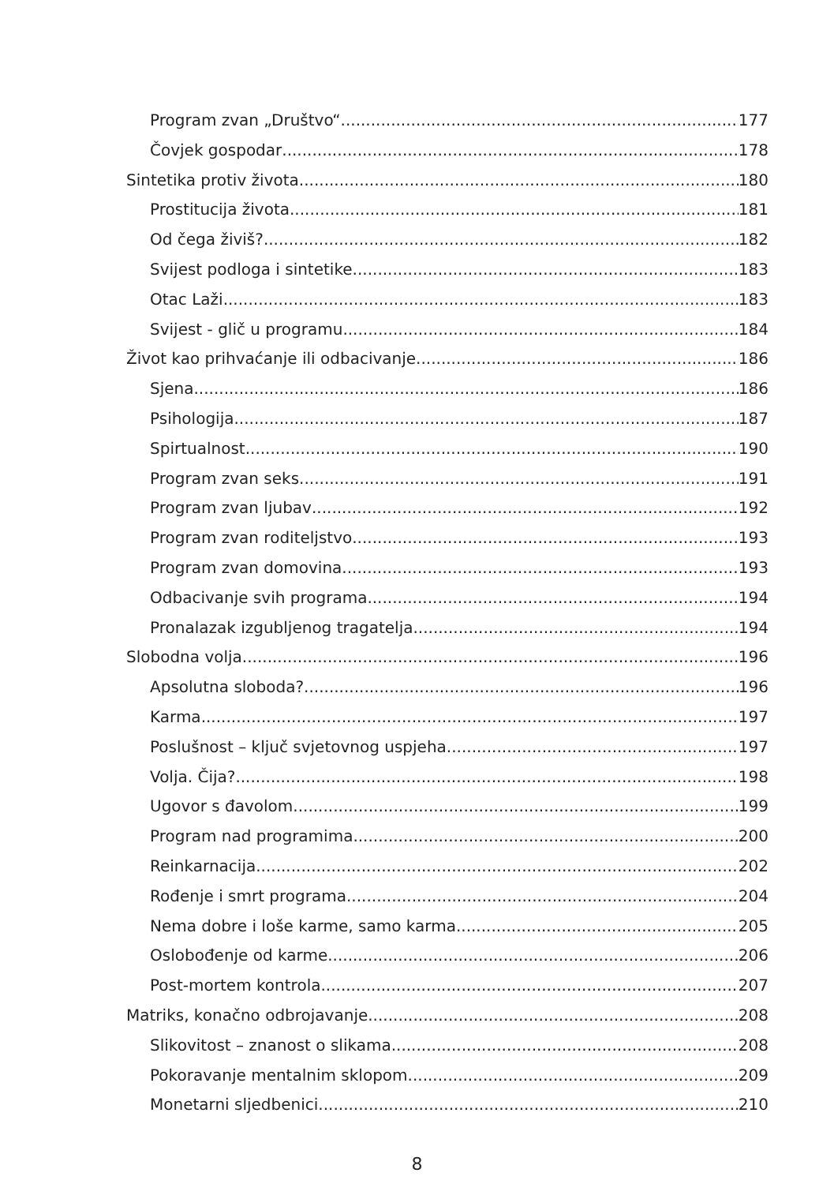Program zvan „Društvo“ 177
Čovjek gospodar 178
Sintetika protiv života 180
Prostitucija života 181
Od čega živiš? 182
Svijest podloga i sintetike 183
Otac Laži 183
Svijest - glič u programu 184
Život kao prihvaćanje ili odbacivanje 186
Sjena 186
Psihologija 187
Spirtualnost 190
Program zvan seks 191
Program zvan ljubav 192
Program zvan roditeljstvo 193
Program zvan domovina 193
Odbacivanje svih programa 194
Pronalazak izgubljenog tragatelja 194
Slobodna volja 196
Apsolutna sloboda? 196
Karma 197
Poslušnost – ključ svjetovnog uspjeha 197
Volja. Čija? 198
Ugovor s đavolom 199
Program nad programima 200
Reinkarnacija 202
Rođenje i smrt programa 204
Nema dobre i loše karme, samo karma 205
Oslobođenje od karme 206
Post-mortem kontrola 207
Matriks, konačno odbrojavanje 208
Slikovitost – znanost o slikama 208
Pokoravanje mentalnim sklopom 209
Monetarni sljedbenici 210
8